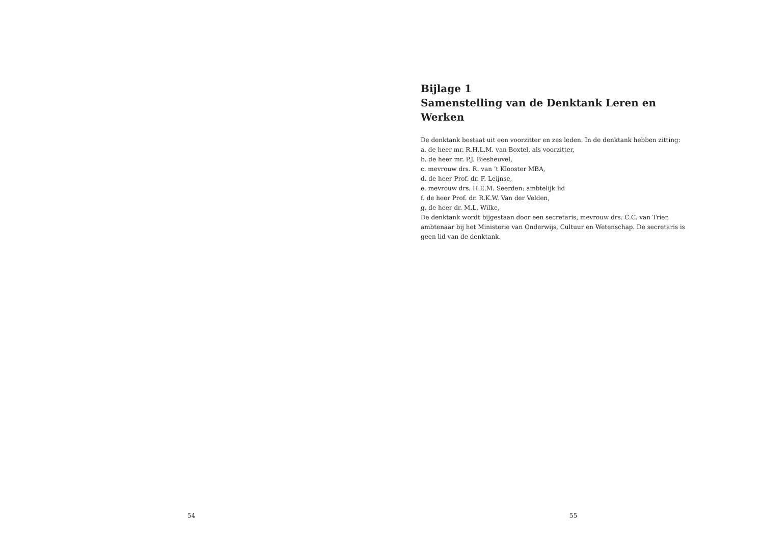54
Bijlage 1
Samenstelling van de Denktank Leren en Werken
De denktank bestaat uit een voorzitter en zes leden. In de denktank hebben zitting:
a. de heer mr. R.H.L.M. van Boxtel, als voorzitter,
b. de heer mr. P.J. Biesheuvel,
c. mevrouw drs. R. van ’t Klooster MBA,
d. de heer Prof. dr. F. Leijnse,
e. mevrouw drs. H.E.M. Seerden: ambtelijk lid
f. de heer Prof. dr. R.K.W. Van der Velden,
g. de heer dr. M.L. Wilke,
De denktank wordt bijgestaan door een secretaris, mevrouw drs. C.C. van Trier, ambtenaar bij het Ministerie van Onderwijs, Cultuur en Wetenschap. De secretaris is geen lid van de denktank.
55